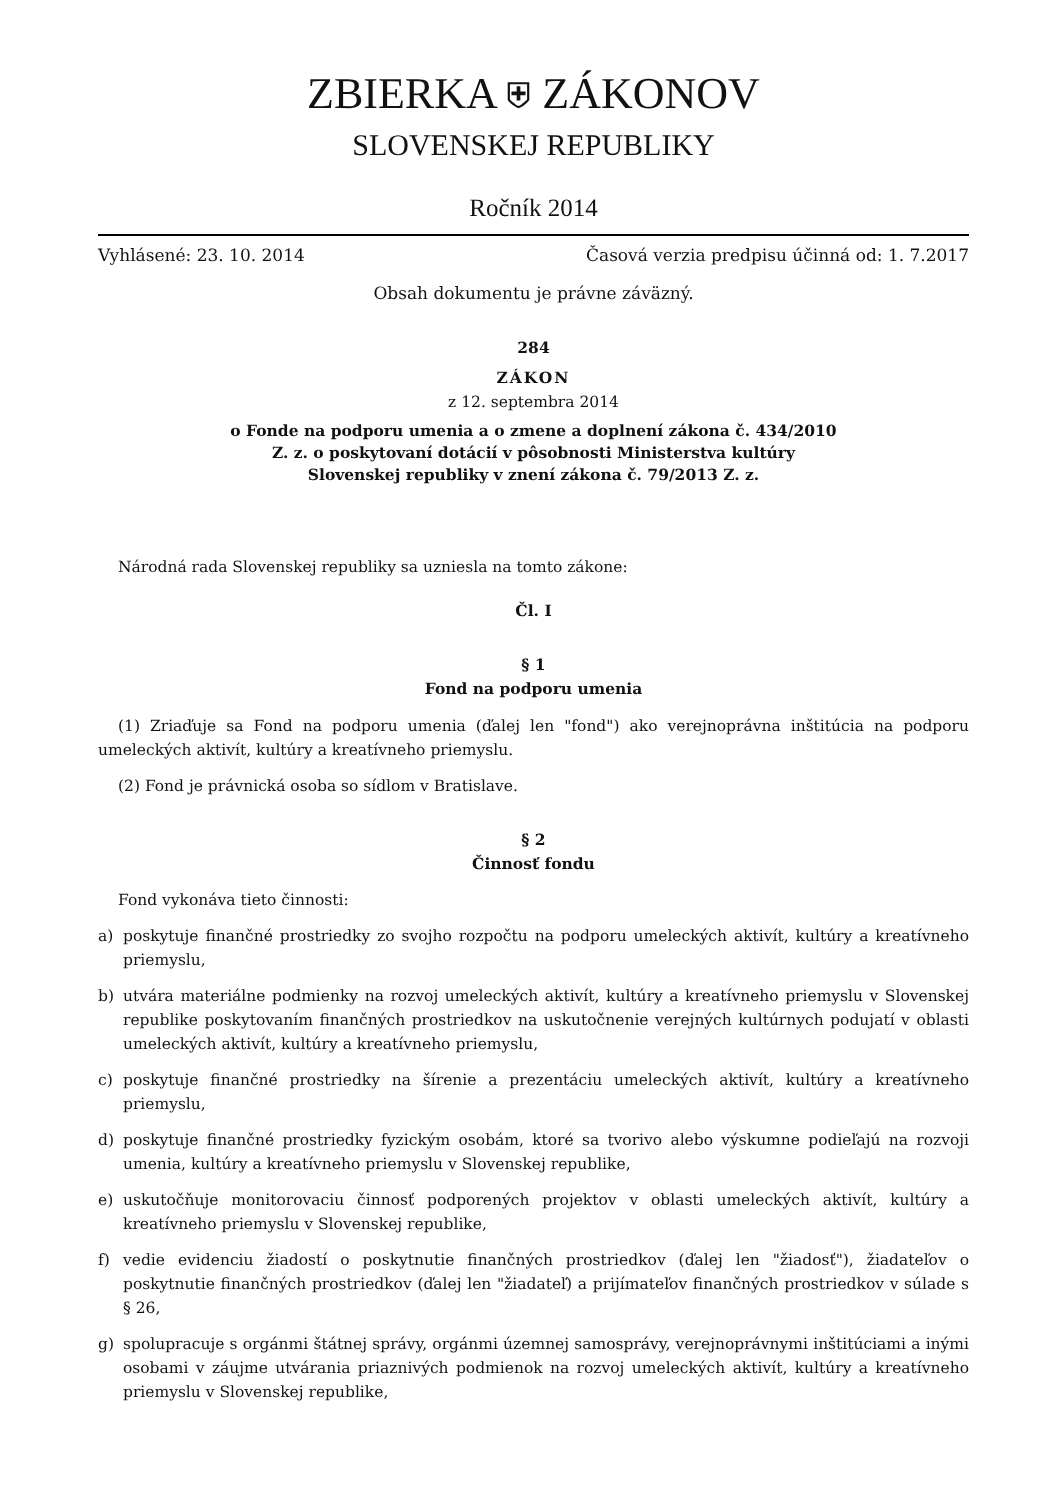ZBIERKA ⛨ ZÁKONOV
SLOVENSKEJ REPUBLIKY
Ročník 2014
Vyhlásené: 23. 10. 2014 Časová verzia predpisu účinná od: 1. 7.2017
Obsah dokumentu je právne záväzný.
284
ZÁKON
z 12. septembra 2014
o Fonde na podporu umenia a o zmene a doplnení zákona č. 434/2010
Z. z. o poskytovaní dotácií v pôsobnosti Ministerstva kultúry
Slovenskej republiky v znení zákona č. 79/2013 Z. z.
Národná rada Slovenskej republiky sa uzniesla na tomto zákone:
Čl. I
§ 1
Fond na podporu umenia
(1) Zriaďuje sa Fond na podporu umenia (ďalej len "fond") ako verejnoprávna inštitúcia na podporu umeleckých aktivít, kultúry a kreatívneho priemyslu.
(2) Fond je právnická osoba so sídlom v Bratislave.
§ 2
Činnosť fondu
Fond vykonáva tieto činnosti:
a) poskytuje finančné prostriedky zo svojho rozpočtu na podporu umeleckých aktivít, kultúry a kreatívneho priemyslu,
b) utvára materiálne podmienky na rozvoj umeleckých aktivít, kultúry a kreatívneho priemyslu v Slovenskej republike poskytovaním finančných prostriedkov na uskutočnenie verejných kultúrnych podujatí v oblasti umeleckých aktivít, kultúry a kreatívneho priemyslu,
c) poskytuje finančné prostriedky na šírenie a prezentáciu umeleckých aktivít, kultúry a kreatívneho priemyslu,
d) poskytuje finančné prostriedky fyzickým osobám, ktoré sa tvorivo alebo výskumne podieľajú na rozvoji umenia, kultúry a kreatívneho priemyslu v Slovenskej republike,
e) uskutočňuje monitorovaciu činnosť podporených projektov v oblasti umeleckých aktivít, kultúry a kreatívneho priemyslu v Slovenskej republike,
f) vedie evidenciu žiadostí o poskytnutie finančných prostriedkov (ďalej len "žiadosť"), žiadateľov o poskytnutie finančných prostriedkov (ďalej len "žiadateľ) a prijímateľov finančných prostriedkov v súlade s § 26,
g) spolupracuje s orgánmi štátnej správy, orgánmi územnej samosprávy, verejnoprávnymi inštitúciami a inými osobami v záujme utvárania priaznivých podmienok na rozvoj umeleckých aktivít, kultúry a kreatívneho priemyslu v Slovenskej republike,